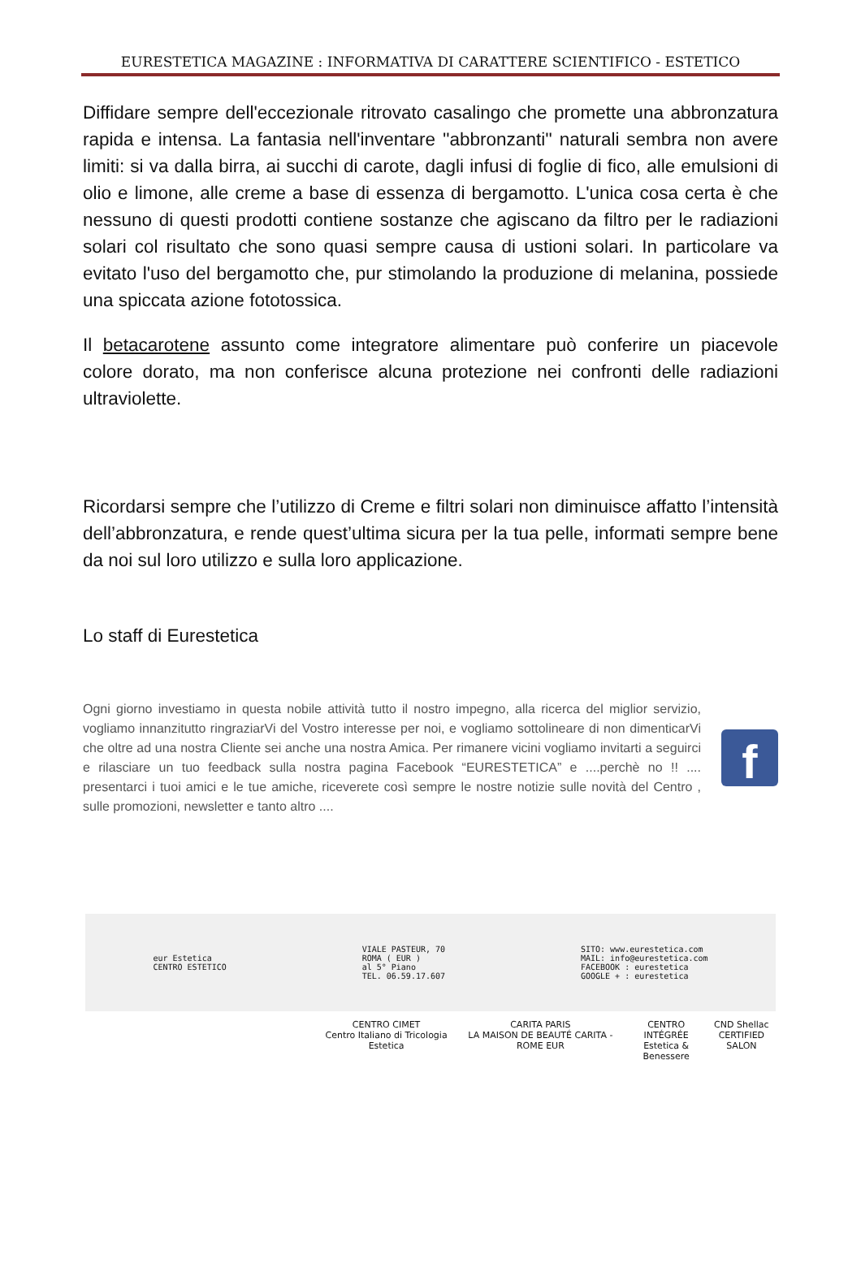EURESTETICA MAGAZINE : INFORMATIVA DI CARATTERE SCIENTIFICO - ESTETICO
Diffidare sempre dell'eccezionale ritrovato casalingo che promette una abbronzatura rapida e intensa. La fantasia nell'inventare ''abbronzanti'' naturali sembra non avere limiti: si va dalla birra, ai succhi di carote, dagli infusi di foglie di fico, alle emulsioni di olio e limone, alle creme a base di essenza di bergamotto. L'unica cosa certa è che nessuno di questi prodotti contiene sostanze che agiscano da filtro per le radiazioni solari col risultato che sono quasi sempre causa di ustioni solari. In particolare va evitato l'uso del bergamotto che, pur stimolando la produzione di melanina, possiede una spiccata azione fototossica.
Il betacarotene assunto come integratore alimentare può conferire un piacevole colore dorato, ma non conferisce alcuna protezione nei confronti delle radiazioni ultraviolette.
Ricordarsi sempre che l’utilizzo di Creme e filtri solari non diminuisce affatto l’intensità dell’abbronzatura, e rende quest’ultima sicura per la tua pelle, informati sempre bene da noi sul loro utilizzo e sulla loro applicazione.
Lo staff di Eurestetica
Ogni giorno investiamo in questa nobile attività tutto il nostro impegno, alla ricerca del miglior servizio, vogliamo innanzitutto ringraziarVi del Vostro interesse per noi, e vogliamo sottolineare di non dimenticarVi che oltre ad una nostra Cliente sei anche una nostra Amica. Per rimanere vicini vogliamo invitarti a seguirci e rilasciare un tuo feedback sulla nostra pagina Facebook “EURESTETICA” e ....perchè no !! .... presentarci i tuoi amici e le tue amiche, riceverete così sempre le nostre notizie sulle novità del Centro , sulle promozioni, newsletter e tanto altro ....
f
eur Estetica
CENTRO ESTETICO
VIALE PASTEUR, 70
ROMA ( EUR )
al 5° Piano
TEL. 06.59.17.607
SITO: www.eurestetica.com
MAIL: info@eurestetica.com
FACEBOOK : eurestetica
GOOGLE + : eurestetica
CENTRO CIMET
Centro Italiano di Tricologia Estetica
CARITA PARIS
LA MAISON DE BEAUTÉ CARITA - ROME EUR
CENTRO INTÉGRÉE
Estetica & Benessere
CND Shellac
CERTIFIED SALON